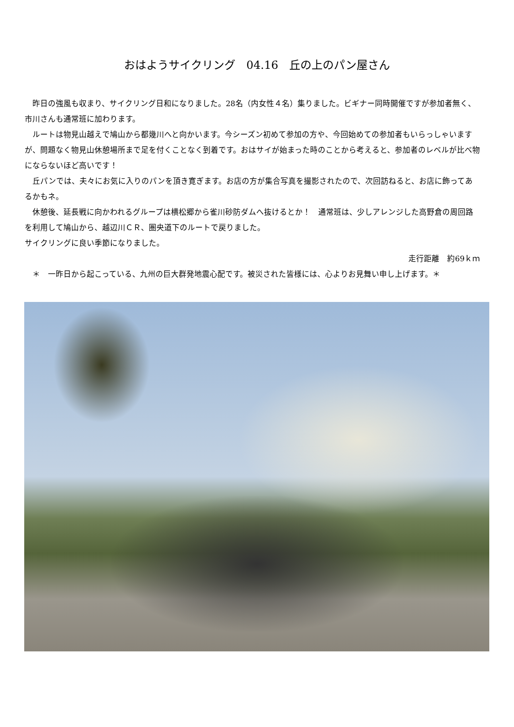おはようサイクリング　04.16　丘の上のパン屋さん
　昨日の強風も収まり、サイクリング日和になりました。28名（内女性４名）集りました。ビギナー同時開催ですが参加者無く、市川さんも通常班に加わります。
　ルートは物見山越えで鳩山から都幾川へと向かいます。今シーズン初めて参加の方や、今回始めての参加者もいらっしゃいますが、問題なく物見山休憩場所まで足を付くことなく到着です。おはサイが始まった時のことから考えると、参加者のレベルが比べ物にならないほど高いです！
　丘パンでは、夫々にお気に入りのパンを頂き寛ぎます。お店の方が集合写真を撮影されたので、次回訪ねると、お店に飾ってあるかもネ。
　休憩後、延長戦に向かわれるグループは横松郷から雀川砂防ダムへ抜けるとか！　通常班は、少しアレンジした高野倉の周回路を利用して鳩山から、越辺川ＣＲ、圏央道下のルートで戻りました。
サイクリングに良い季節になりました。
走行距離　約69ｋｍ
　＊　一昨日から起こっている、九州の巨大群発地震心配です。被災された皆様には、心よりお見舞い申し上げます。＊